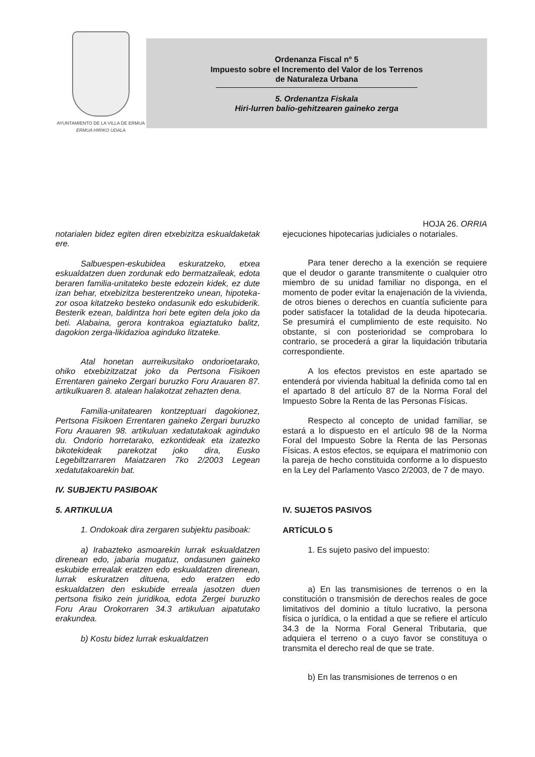AYUNTAMIENTO DE LA VILLA DE ERMUA
ERMUA HIRIKO UDALA
Ordenanza Fiscal nº 5
Impuesto sobre el Incremento del Valor de los Terrenos
de Naturaleza Urbana
5. Ordenantza Fiskala
Hiri-lurren balio-gehitzearen gaineko zerga
HOJA 26. ORRIA
notarialen bidez egiten diren etxebizitza eskualdaketak ere.
Salbuespen-eskubidea eskuratzeko, etxea eskualdatzen duen zordunak edo bermatzaileak, edota beraren familia-unitateko beste edozein kidek, ez dute izan behar, etxebizitza besterentzeko unean, hipoteka-zor osoa kitatzeko besteko ondasunik edo eskubiderik. Besterik ezean, baldintza hori bete egiten dela joko da beti. Alabaina, gerora kontrakoa egiaztatuko balitz, dagokion zerga-likidazioa aginduko litzateke.
Atal honetan aurreikusitako ondorioetarako, ohiko etxebizitzatzat joko da Pertsona Fisikoen Errentaren gaineko Zergari buruzko Foru Arauaren 87. artikulkuaren 8. atalean halakotzat zehazten dena.
Familia-unitatearen kontzeptuari dagokionez, Pertsona Fisikoen Errentaren gaineko Zergari buruzko Foru Arauaren 98. artikuluan xedatutakoak aginduko du. Ondorio horretarako, ezkontideak eta izatezko bikotekideak parekotzat joko dira, Eusko Legebiltzarraren Maiatzaren 7ko 2/2003 Legean xedatutakoarekin bat.
IV. SUBJEKTU PASIBOAK
5. ARTIKULUA
1. Ondokoak dira zergaren subjektu pasiboak:
a) Irabazteko asmoarekin lurrak eskualdatzen direnean edo, jabaria mugatuz, ondasunen gaineko eskubide errealak eratzen edo eskualdatzen direnean, lurrak eskuratzen dituena, edo eratzen edo eskualdatzen den eskubide erreala jasotzen duen pertsona fisiko zein juridikoa, edota Zergei buruzko Foru Arau Orokorraren 34.3 artikuluan aipatutako erakundea.
b) Kostu bidez lurrak eskualdatzen
ejecuciones hipotecarias judiciales o notariales.
Para tener derecho a la exención se requiere que el deudor o garante transmitente o cualquier otro miembro de su unidad familiar no disponga, en el momento de poder evitar la enajenación de la vivienda, de otros bienes o derechos en cuantía suficiente para poder satisfacer la totalidad de la deuda hipotecaria. Se presumirá el cumplimiento de este requisito. No obstante, si con posterioridad se comprobara lo contrario, se procederá a girar la liquidación tributaria correspondiente.
A los efectos previstos en este apartado se entenderá por vivienda habitual la definida como tal en el apartado 8 del artículo 87 de la Norma Foral del Impuesto Sobre la Renta de las Personas Físicas.
Respecto al concepto de unidad familiar, se estará a lo dispuesto en el artículo 98 de la Norma Foral del Impuesto Sobre la Renta de las Personas Físicas. A estos efectos, se equipara el matrimonio con la pareja de hecho constituida conforme a lo dispuesto en la Ley del Parlamento Vasco 2/2003, de 7 de mayo.
IV. SUJETOS PASIVOS
ARTÍCULO 5
1. Es sujeto pasivo del impuesto:
a) En las transmisiones de terrenos o en la constitución o transmisión de derechos reales de goce limitativos del dominio a título lucrativo, la persona física o jurídica, o la entidad a que se refiere el artículo 34.3 de la Norma Foral General Tributaria, que adquiera el terreno o a cuyo favor se constituya o transmita el derecho real de que se trate.
b) En las transmisiones de terrenos o en